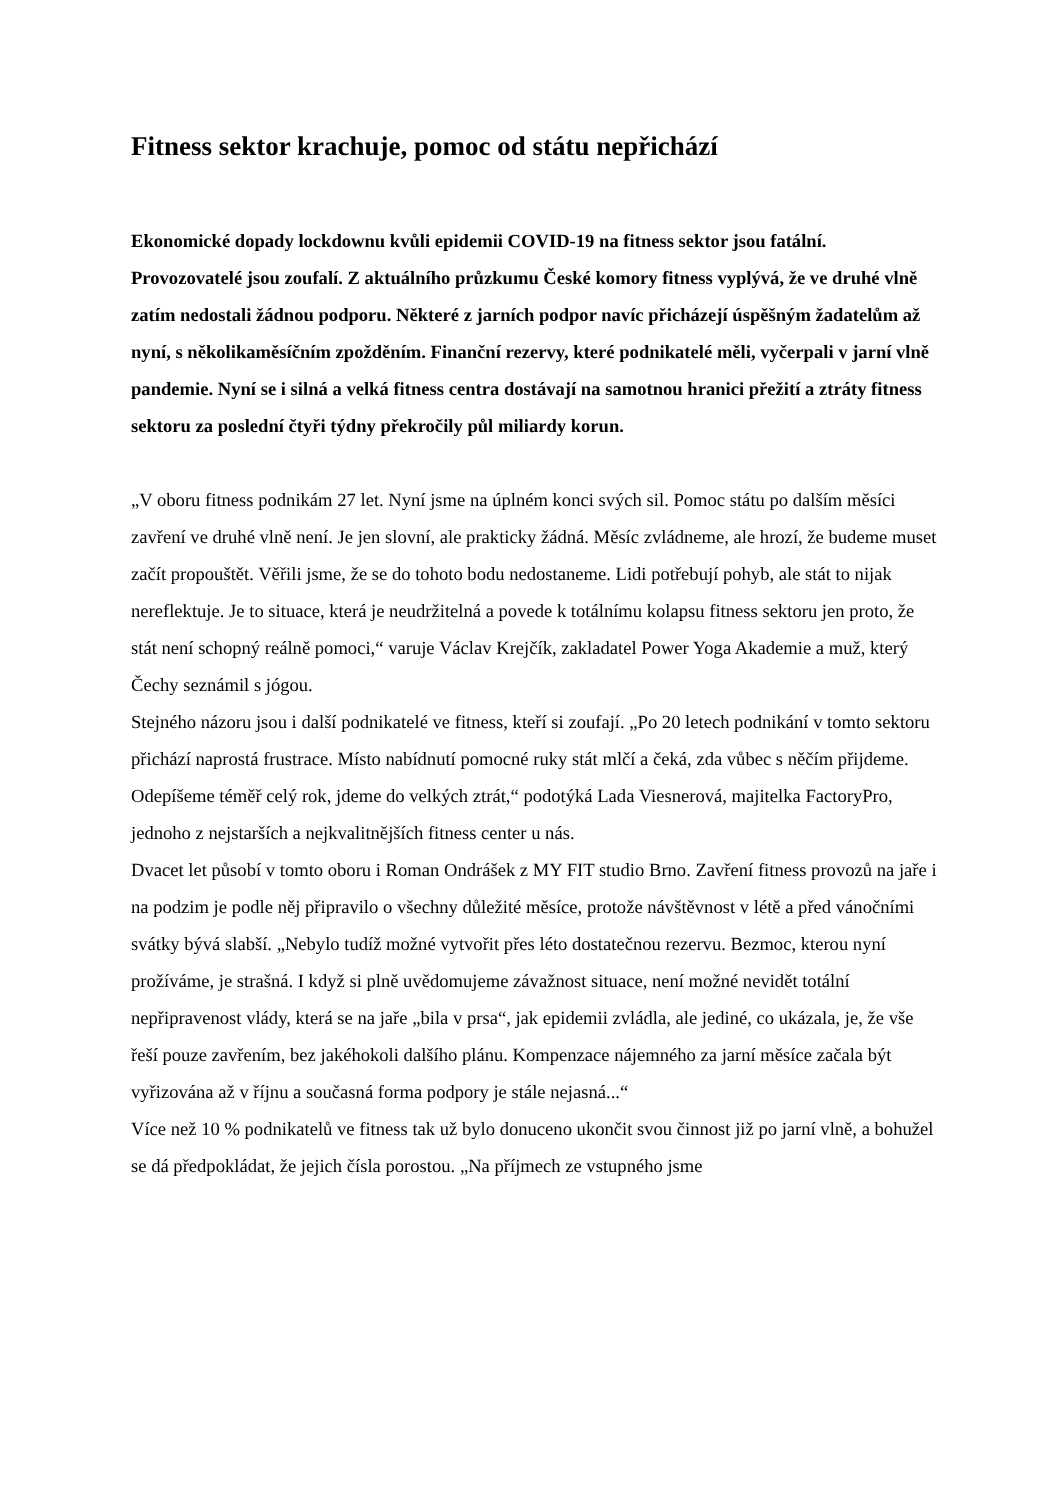Fitness sektor krachuje, pomoc od státu nepřichází
Ekonomické dopady lockdownu kvůli epidemii COVID-19 na fitness sektor jsou fatální. Provozovatelé jsou zoufalí. Z aktuálního průzkumu České komory fitness vyplývá, že ve druhé vlně zatím nedostali žádnou podporu. Některé z jarních podpor navíc přicházejí úspěšným žadatelům až nyní, s několikaměsíčním zpožděním. Finanční rezervy, které podnikatelé měli, vyčerpali v jarní vlně pandemie. Nyní se i silná a velká fitness centra dostávají na samotnou hranici přežití a ztráty fitness sektoru za poslední čtyři týdny překročily půl miliardy korun.
„V oboru fitness podnikám 27 let. Nyní jsme na úplném konci svých sil. Pomoc státu po dalším měsíci zavření ve druhé vlně není. Je jen slovní, ale prakticky žádná. Měsíc zvládneme, ale hrozí, že budeme muset začít propouštět. Věřili jsme, že se do tohoto bodu nedostaneme. Lidi potřebují pohyb, ale stát to nijak nereflektuje. Je to situace, která je neudržitelná a povede k totálnímu kolapsu fitness sektoru jen proto, že stát není schopný reálně pomoci,“ varuje Václav Krejčík, zakladatel Power Yoga Akademie a muž, který Čechy seznámil s jógou.
Stejného názoru jsou i další podnikatelé ve fitness, kteří si zoufají. „Po 20 letech podnikání v tomto sektoru přichází naprostá frustrace. Místo nabídnutí pomocné ruky stát mlčí a čeká, zda vůbec s něčím přijdeme. Odepíšeme téměř celý rok, jdeme do velkých ztrát,“ podotýká Lada Viesnerová, majitelka FactoryPro, jednoho z nejstarších a nejkvalitnějších fitness center u nás.
Dvacet let působí v tomto oboru i Roman Ondrášek z MY FIT studio Brno. Zavření fitness provozů na jaře i na podzim je podle něj připravilo o všechny důležité měsíce, protože návštěvnost v létě a před vánočními svátky bývá slabší. „Nebylo tudíž možné vytvořit přes léto dostatečnou rezervu. Bezmoc, kterou nyní prožíváme, je strašná. I když si plně uvědomujeme závažnost situace, není možné nevidět totální nepřipravenost vlády, která se na jaře „bila v prsa“, jak epidemii zvládla, ale jediné, co ukázala, je, že vše řeší pouze zavřením, bez jakéhokoli dalšího plánu. Kompenzace nájemného za jarní měsíce začala být vyřizována až v říjnu a současná forma podpory je stále nejasná...“
Více než 10 % podnikatelů ve fitness tak už bylo donuceno ukončit svou činnost již po jarní vlně, a bohužel se dá předpokládat, že jejich čísla porostou. „Na příjmech ze vstupného jsme